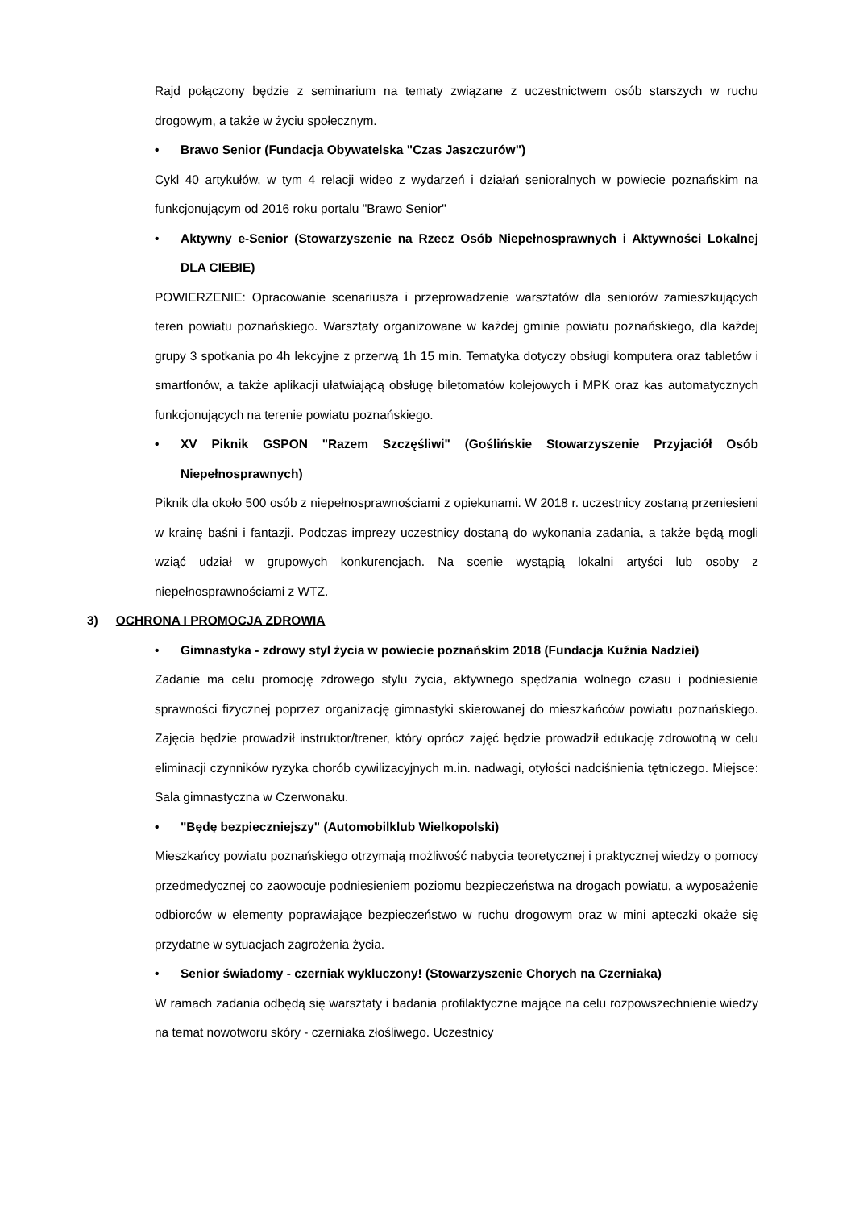Rajd połączony będzie z seminarium na tematy związane z uczestnictwem osób starszych w ruchu drogowym, a także w życiu społecznym.
• Brawo Senior (Fundacja Obywatelska "Czas Jaszczurów")
Cykl 40 artykułów, w tym 4 relacji wideo z wydarzeń i działań senioralnych w powiecie poznańskim na funkcjonującym od 2016 roku portalu "Brawo Senior"
• Aktywny e-Senior (Stowarzyszenie na Rzecz Osób Niepełnosprawnych i Aktywności Lokalnej DLA CIEBIE)
POWIERZENIE: Opracowanie scenariusza i przeprowadzenie warsztatów dla seniorów zamieszkujących teren powiatu poznańskiego. Warsztaty organizowane w każdej gminie powiatu poznańskiego, dla każdej grupy 3 spotkania po 4h lekcyjne z przerwą 1h 15 min. Tematyka dotyczy obsługi komputera oraz tabletów i smartfonów, a także aplikacji ułatwiającą obsługę biletomatów kolejowych i MPK oraz kas automatycznych funkcjonujących na terenie powiatu poznańskiego.
• XV Piknik GSPON "Razem Szczęśliwi" (Goślińskie Stowarzyszenie Przyjaciół Osób Niepełnosprawnych)
Piknik dla około 500 osób z niepełnosprawnościami z opiekunami. W 2018 r. uczestnicy zostaną przeniesieni w krainę baśni i fantazji. Podczas imprezy uczestnicy dostaną do wykonania zadania, a także będą mogli wziąć udział w grupowych konkurencjach. Na scenie wystąpią lokalni artyści lub osoby z niepełnosprawnościami z WTZ.
3) OCHRONA I PROMOCJA ZDROWIA
• Gimnastyka - zdrowy styl życia w powiecie poznańskim 2018 (Fundacja Kuźnia Nadziei)
Zadanie ma celu promocję zdrowego stylu życia, aktywnego spędzania wolnego czasu i podniesienie sprawności fizycznej poprzez organizację gimnastyki skierowanej do mieszkańców powiatu poznańskiego. Zajęcia będzie prowadził instruktor/trener, który oprócz zajęć będzie prowadził edukację zdrowotną w celu eliminacji czynników ryzyka chorób cywilizacyjnych m.in. nadwagi, otyłości nadciśnienia tętniczego. Miejsce: Sala gimnastyczna w Czerwonaku.
• "Będę bezpieczniejszy" (Automobilklub Wielkopolski)
Mieszkańcy powiatu poznańskiego otrzymają możliwość nabycia teoretycznej i praktycznej wiedzy o pomocy przedmedycznej co zaowocuje podniesieniem poziomu bezpieczeństwa na drogach powiatu, a wyposażenie odbiorców w elementy poprawiające bezpieczeństwo w ruchu drogowym oraz w mini apteczki okaże się przydatne w sytuacjach zagrożenia życia.
• Senior świadomy - czerniak wykluczony! (Stowarzyszenie Chorych na Czerniaka)
W ramach zadania odbędą się warsztaty i badania profilaktyczne mające na celu rozpowszechnienie wiedzy na temat nowotworu skóry - czerniaka złośliwego. Uczestnicy